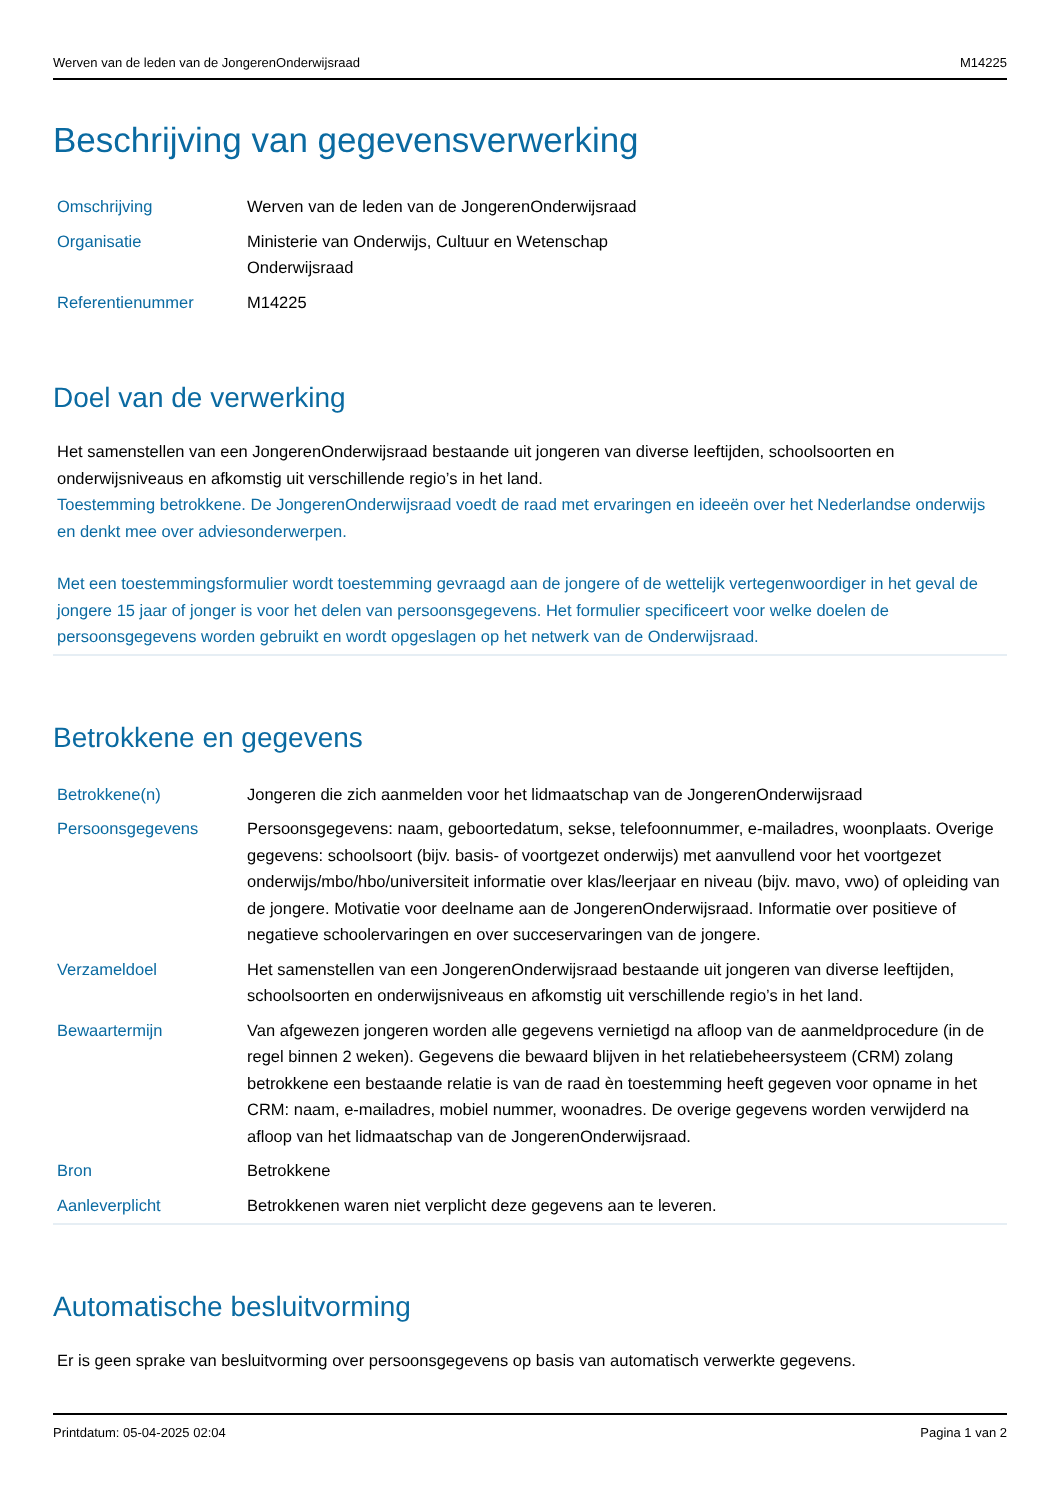Werven van de leden van de JongerenOnderwijsraad M14225
Beschrijving van gegevensverwerking
| Omschrijving | Werven van de leden van de JongerenOnderwijsraad |
| Organisatie | Ministerie van Onderwijs, Cultuur en Wetenschap Onderwijsraad |
| Referentienummer | M14225 |
Doel van de verwerking
Het samenstellen van een JongerenOnderwijsraad bestaande uit jongeren van diverse leeftijden, schoolsoorten en onderwijsniveaus en afkomstig uit verschillende regio’s in het land.
Toestemming betrokkene. De JongerenOnderwijsraad voedt de raad met ervaringen en ideeën over het Nederlandse onderwijs en denkt mee over adviesonderwerpen.
Met een toestemmingsformulier wordt toestemming gevraagd aan de jongere of de wettelijk vertegenwoordiger in het geval de jongere 15 jaar of jonger is voor het delen van persoonsgegevens. Het formulier specificeert voor welke doelen de persoonsgegevens worden gebruikt en wordt opgeslagen op het netwerk van de Onderwijsraad.
Betrokkene en gegevens
| Betrokkene(n) | Jongeren die zich aanmelden voor het lidmaatschap van de JongerenOnderwijsraad |
| Persoonsgegevens | Persoonsgegevens: naam, geboortedatum, sekse, telefoonnummer, e-mailadres, woonplaats. Overige gegevens: schoolsoort (bijv. basis- of voortgezet onderwijs) met aanvullend voor het voortgezet onderwijs/mbo/hbo/universiteit informatie over klas/leerjaar en niveau (bijv. mavo, vwo) of opleiding van de jongere. Motivatie voor deelname aan de JongerenOnderwijsraad. Informatie over positieve of negatieve schoolervaringen en over succeservaringen van de jongere. |
| Verzameldoel | Het samenstellen van een JongerenOnderwijsraad bestaande uit jongeren van diverse leeftijden, schoolsoorten en onderwijsniveaus en afkomstig uit verschillende regio’s in het land. |
| Bewaartermijn | Van afgewezen jongeren worden alle gegevens vernietigd na afloop van de aanmeldprocedure (in de regel binnen 2 weken). Gegevens die bewaard blijven in het relatiebeheersysteem (CRM) zolang betrokkene een bestaande relatie is van de raad èn toestemming heeft gegeven voor opname in het CRM: naam, e-mailadres, mobiel nummer, woonadres. De overige gegevens worden verwijderd na afloop van het lidmaatschap van de JongerenOnderwijsraad. |
| Bron | Betrokkene |
| Aanleverplicht | Betrokkenen waren niet verplicht deze gegevens aan te leveren. |
Automatische besluitvorming
Er is geen sprake van besluitvorming over persoonsgegevens op basis van automatisch verwerkte gegevens.
Printdatum: 05-04-2025 02:04 Pagina 1 van 2